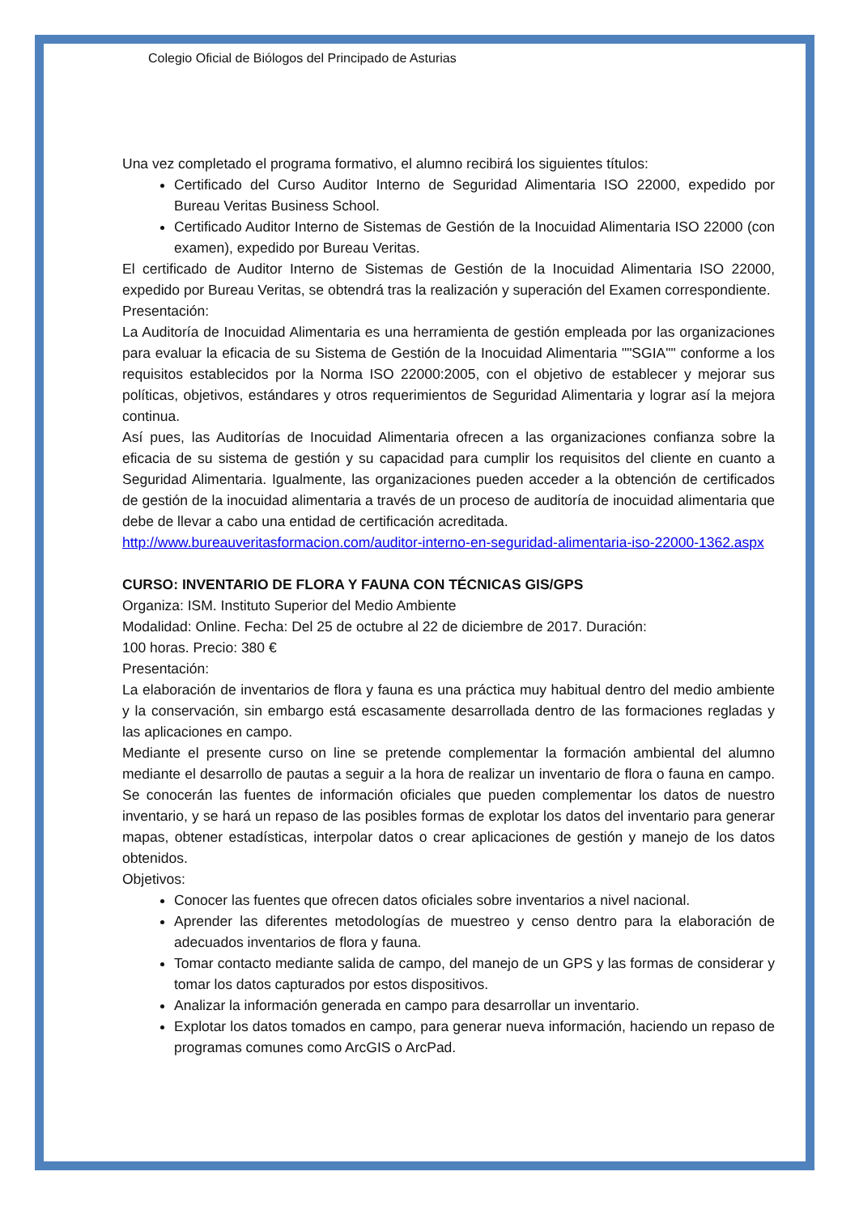Colegio Oficial de Biólogos del Principado de Asturias
Una vez completado el programa formativo, el alumno recibirá los siguientes títulos:
Certificado del Curso Auditor Interno de Seguridad Alimentaria ISO 22000, expedido por Bureau Veritas Business School.
Certificado Auditor Interno de Sistemas de Gestión de la Inocuidad Alimentaria ISO 22000 (con examen), expedido por Bureau Veritas.
El certificado de Auditor Interno de Sistemas de Gestión de la Inocuidad Alimentaria ISO 22000, expedido por Bureau Veritas, se obtendrá tras la realización y superación del Examen correspondiente.
Presentación:
La Auditoría de Inocuidad Alimentaria es una herramienta de gestión empleada por las organizaciones para evaluar la eficacia de su Sistema de Gestión de la Inocuidad Alimentaria ""SGIA"" conforme a los requisitos establecidos por la Norma ISO 22000:2005, con el objetivo de establecer y mejorar sus políticas, objetivos, estándares y otros requerimientos de Seguridad Alimentaria y lograr así la mejora continua.
Así pues, las Auditorías de Inocuidad Alimentaria ofrecen a las organizaciones confianza sobre la eficacia de su sistema de gestión y su capacidad para cumplir los requisitos del cliente en cuanto a Seguridad Alimentaria. Igualmente, las organizaciones pueden acceder a la obtención de certificados de gestión de la inocuidad alimentaria a través de un proceso de auditoría de inocuidad alimentaria que debe de llevar a cabo una entidad de certificación acreditada.
http://www.bureauveritasformacion.com/auditor-interno-en-seguridad-alimentaria-iso-22000-1362.aspx
CURSO: INVENTARIO DE FLORA Y FAUNA CON TÉCNICAS GIS/GPS
Organiza: ISM. Instituto Superior del Medio Ambiente
Modalidad: Online. Fecha: Del 25 de octubre al 22 de diciembre de 2017. Duración:
100 horas. Precio: 380 €
Presentación:
La elaboración de inventarios de flora y fauna es una práctica muy habitual dentro del medio ambiente y la conservación, sin embargo está escasamente desarrollada dentro de las formaciones regladas y las aplicaciones en campo.
Mediante el presente curso on line se pretende complementar la formación ambiental del alumno mediante el desarrollo de pautas a seguir a la hora de realizar un inventario de flora o fauna en campo. Se conocerán las fuentes de información oficiales que pueden complementar los datos de nuestro inventario, y se hará un repaso de las posibles formas de explotar los datos del inventario para generar mapas, obtener estadísticas, interpolar datos o crear aplicaciones de gestión y manejo de los datos obtenidos.
Objetivos:
Conocer las fuentes que ofrecen datos oficiales sobre inventarios a nivel nacional.
Aprender las diferentes metodologías de muestreo y censo dentro para la elaboración de adecuados inventarios de flora y fauna.
Tomar contacto mediante salida de campo, del manejo de un GPS y las formas de considerar y tomar los datos capturados por estos dispositivos.
Analizar la información generada en campo para desarrollar un inventario.
Explotar los datos tomados en campo, para generar nueva información, haciendo un repaso de programas comunes como ArcGIS o ArcPad.